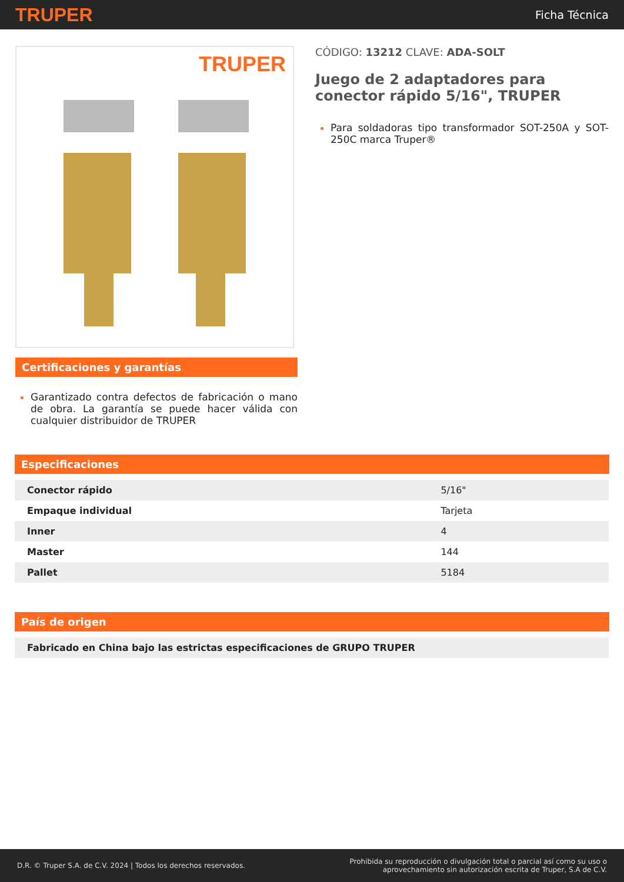TRUPER
Ficha Técnica
TRUPER
Certificaciones y garantías
Garantizado contra defectos de fabricación o mano de obra. La garantía se puede hacer válida con cualquier distribuidor de TRUPER
CÓDIGO: 13212 CLAVE: ADA-SOLT
Juego de 2 adaptadores para conector rápido 5/16", TRUPER
Para soldadoras tipo transformador SOT-250A y SOT-250C marca Truper®
Especificaciones
| Conector rápido | 5/16" |
| Empaque individual | Tarjeta |
| Inner | 4 |
| Master | 144 |
| Pallet | 5184 |
País de origen
| Fabricado en China bajo las estrictas especificaciones de GRUPO TRUPER |
D.R. © Truper S.A. de C.V. 2024 | Todos los derechos reservados.
Prohibida su reproducción o divulgación total o parcial así como su uso o
aprovechamiento sin autorización escrita de Truper, S.A de C.V.